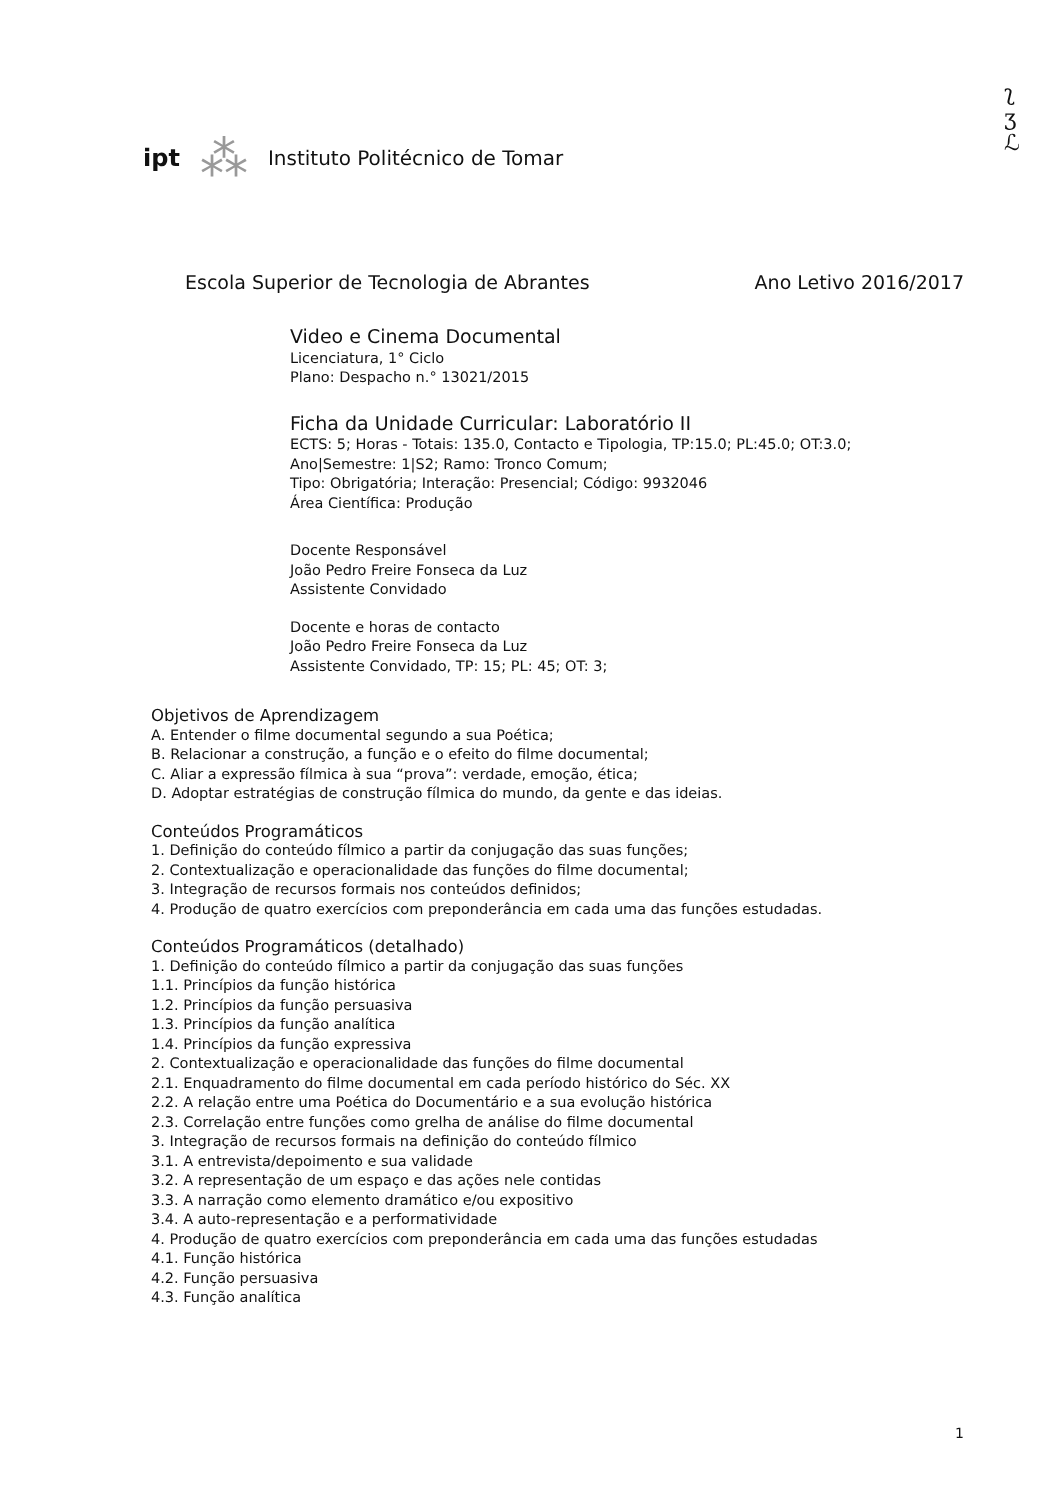ʅ
ʒ
ℒ
ipt ⁂ Instituto Politécnico de Tomar
Escola Superior de Tecnologia de Abrantes Ano Letivo 2016/2017
Video e Cinema Documental
Licenciatura, 1° Ciclo
Plano: Despacho n.° 13021/2015
Ficha da Unidade Curricular: Laboratório II
ECTS: 5; Horas - Totais: 135.0, Contacto e Tipologia, TP:15.0; PL:45.0; OT:3.0;
Ano|Semestre: 1|S2; Ramo: Tronco Comum;
Tipo: Obrigatória; Interação: Presencial; Código: 9932046
Área Científica: Produção
Docente Responsável
João Pedro Freire Fonseca da Luz
Assistente Convidado
Docente e horas de contacto
João Pedro Freire Fonseca da Luz
Assistente Convidado, TP: 15; PL: 45; OT: 3;
Objetivos de Aprendizagem
A. Entender o filme documental segundo a sua Poética;
B. Relacionar a construção, a função e o efeito do filme documental;
C. Aliar a expressão fílmica à sua “prova”: verdade, emoção, ética;
D. Adoptar estratégias de construção fílmica do mundo, da gente e das ideias.
Conteúdos Programáticos
1. Definição do conteúdo fílmico a partir da conjugação das suas funções;
2. Contextualização e operacionalidade das funções do filme documental;
3. Integração de recursos formais nos conteúdos definidos;
4. Produção de quatro exercícios com preponderância em cada uma das funções estudadas.
Conteúdos Programáticos (detalhado)
1. Definição do conteúdo fílmico a partir da conjugação das suas funções
1.1. Princípios da função histórica
1.2. Princípios da função persuasiva
1.3. Princípios da função analítica
1.4. Princípios da função expressiva
2. Contextualização e operacionalidade das funções do filme documental
2.1. Enquadramento do filme documental em cada período histórico do Séc. XX
2.2. A relação entre uma Poética do Documentário e a sua evolução histórica
2.3. Correlação entre funções como grelha de análise do filme documental
3. Integração de recursos formais na definição do conteúdo fílmico
3.1. A entrevista/depoimento e sua validade
3.2. A representação de um espaço e das ações nele contidas
3.3. A narração como elemento dramático e/ou expositivo
3.4. A auto-representação e a performatividade
4. Produção de quatro exercícios com preponderância em cada uma das funções estudadas
4.1. Função histórica
4.2. Função persuasiva
4.3. Função analítica
1